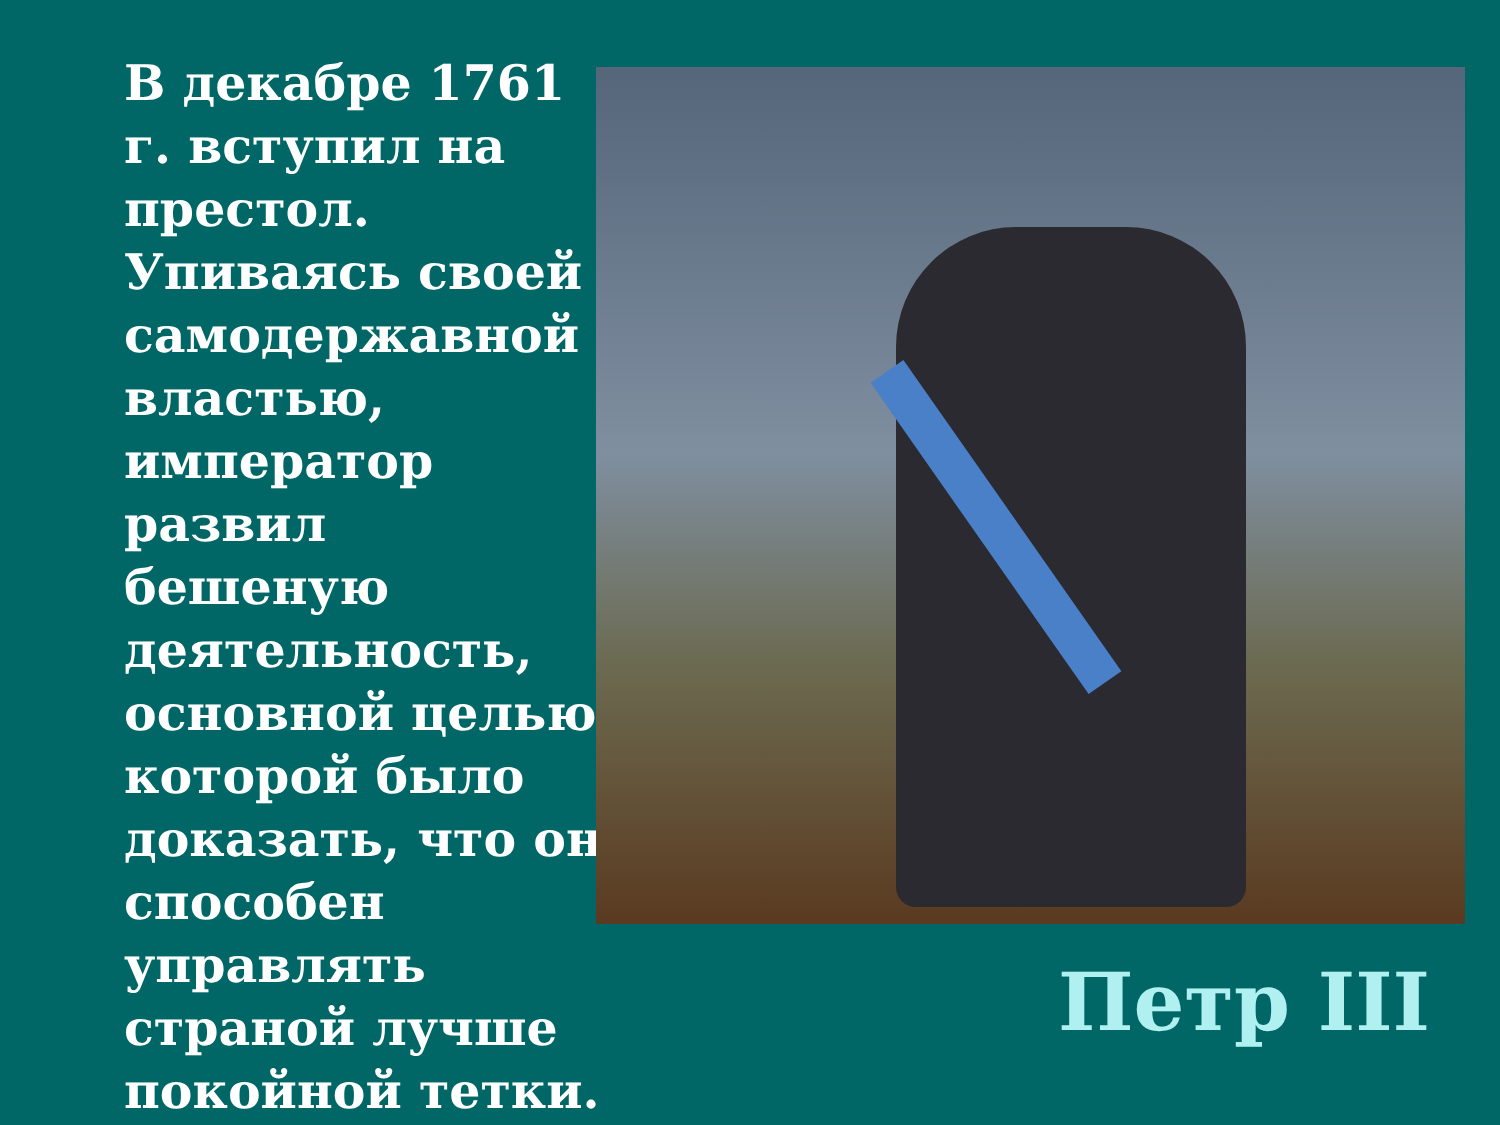В декабре 1761 г. вступил на престол. Упиваясь своей самодержавной властью, император развил бешеную деятельность, основной целью которой было доказать, что он способен управлять страной лучше покойной тетки.
Петр III